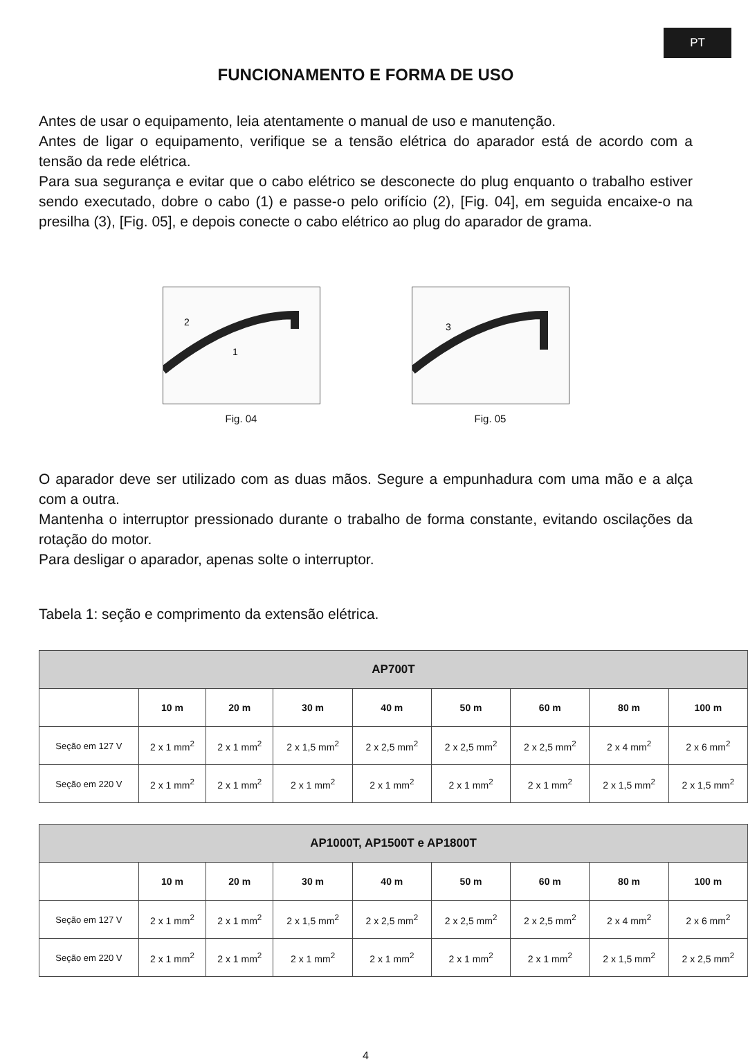PT
FUNCIONAMENTO E FORMA DE USO
Antes de usar o equipamento, leia atentamente o manual de uso e manutenção.
Antes de ligar o equipamento, verifique se a tensão elétrica do aparador está de acordo com a tensão da rede elétrica.
Para sua segurança e evitar que o cabo elétrico se desconecte do plug enquanto o trabalho estiver sendo executado, dobre o cabo (1) e passe-o pelo orifício (2), [Fig. 04], em seguida encaixe-o na presilha (3), [Fig. 05], e depois conecte o cabo elétrico ao plug do aparador de grama.
2
1
Fig. 04
3
Fig. 05
O aparador deve ser utilizado com as duas mãos. Segure a empunhadura com uma mão e a alça com a outra.
Mantenha o interruptor pressionado durante o trabalho de forma constante, evitando oscilações da rotação do motor.
Para desligar o aparador, apenas solte o interruptor.
Tabela 1: seção e comprimento da extensão elétrica.
| AP700T | | | | | | | | |
| --- | --- | --- | --- | --- | --- | --- | --- | --- |
| | 10 m | 20 m | 30 m | 40 m | 50 m | 60 m | 80 m | 100 m |
| Seção em 127 V | 2 x 1 mm<sup>2</sup> | 2 x 1 mm<sup>2</sup> | 2 x 1,5 mm<sup>2</sup> | 2 x 2,5 mm<sup>2</sup> | 2 x 2,5 mm<sup>2</sup> | 2 x 2,5 mm<sup>2</sup> | 2 x 4 mm<sup>2</sup> | 2 x 6 mm<sup>2</sup> |
| Seção em 220 V | 2 x 1 mm<sup>2</sup> | 2 x 1 mm<sup>2</sup> | 2 x 1 mm<sup>2</sup> | 2 x 1 mm<sup>2</sup> | 2 x 1 mm<sup>2</sup> | 2 x 1 mm<sup>2</sup> | 2 x 1,5 mm<sup>2</sup> | 2 x 1,5 mm<sup>2</sup> |
| AP1000T, AP1500T e AP1800T | | | | | | | | |
| --- | --- | --- | --- | --- | --- | --- | --- | --- |
| | 10 m | 20 m | 30 m | 40 m | 50 m | 60 m | 80 m | 100 m |
| Seção em 127 V | 2 x 1 mm<sup>2</sup> | 2 x 1 mm<sup>2</sup> | 2 x 1,5 mm<sup>2</sup> | 2 x 2,5 mm<sup>2</sup> | 2 x 2,5 mm<sup>2</sup> | 2 x 2,5 mm<sup>2</sup> | 2 x 4 mm<sup>2</sup> | 2 x 6 mm<sup>2</sup> |
| Seção em 220 V | 2 x 1 mm<sup>2</sup> | 2 x 1 mm<sup>2</sup> | 2 x 1 mm<sup>2</sup> | 2 x 1 mm<sup>2</sup> | 2 x 1 mm<sup>2</sup> | 2 x 1 mm<sup>2</sup> | 2 x 1,5 mm<sup>2</sup> | 2 x 2,5 mm<sup>2</sup> |
4